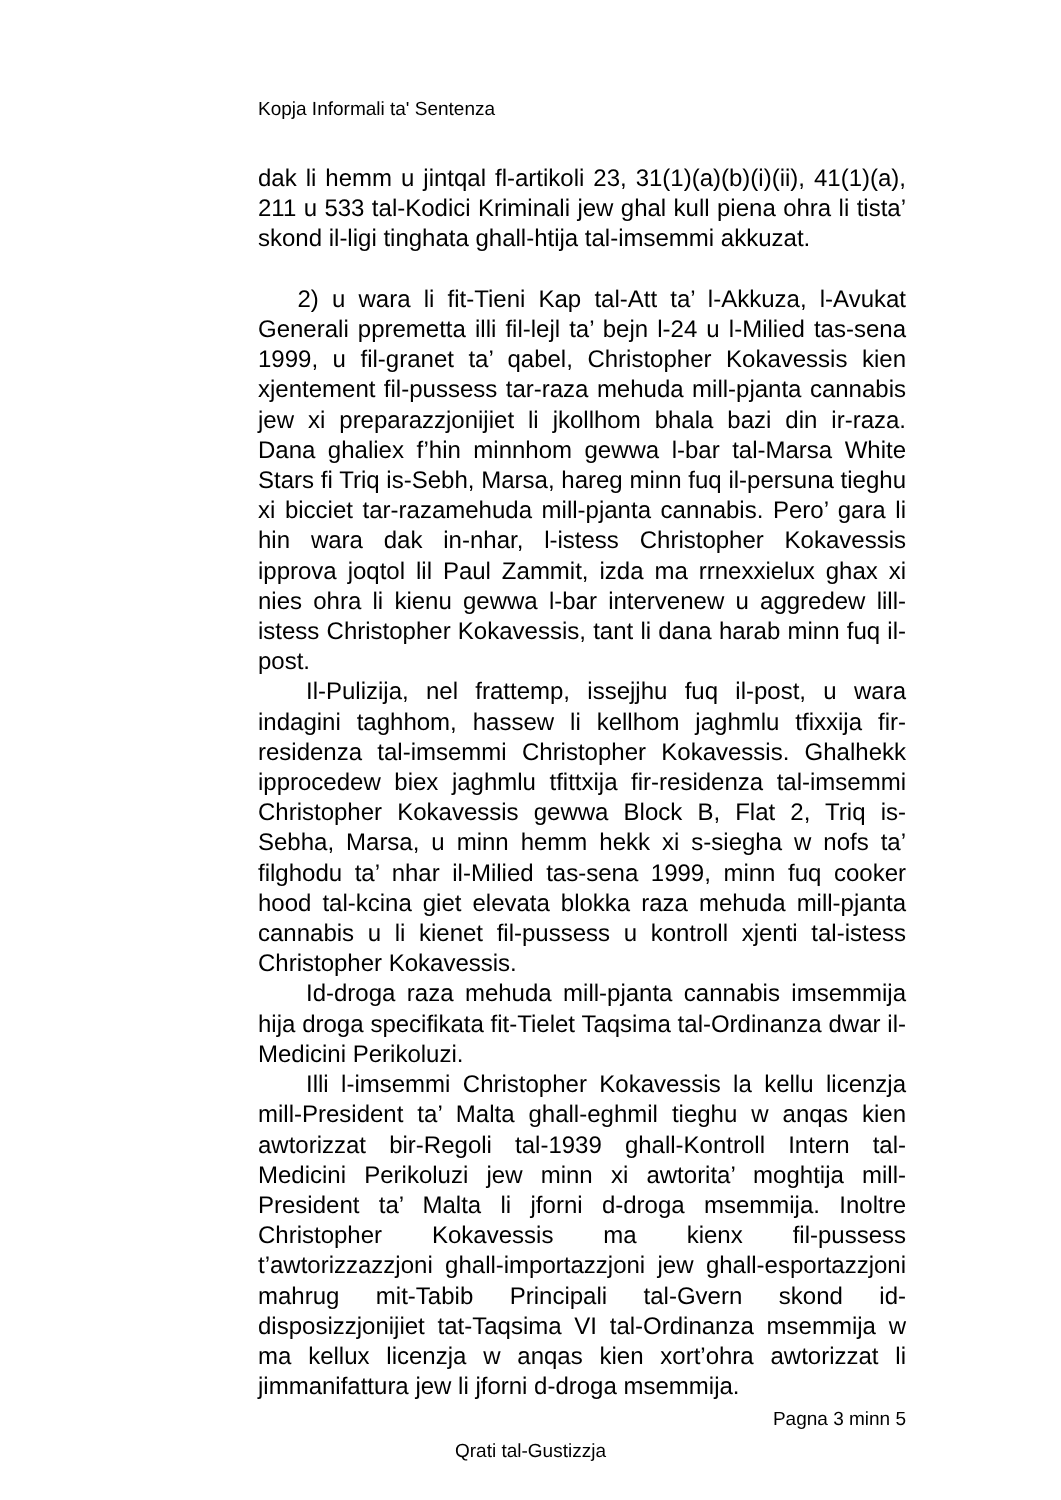Kopja Informali ta' Sentenza
dak li hemm u jintqal fl-artikoli 23, 31(1)(a)(b)(i)(ii), 41(1)(a), 211 u 533 tal-Kodici Kriminali jew ghal kull piena ohra li tista’ skond il-ligi tinghata ghall-htija tal-imsemmi akkuzat.
2) u wara li fit-Tieni Kap tal-Att ta’ l-Akkuza, l-Avukat Generali ppremetta illi fil-lejl ta’ bejn l-24 u l-Milied tas-sena 1999, u fil-granet ta’ qabel, Christopher Kokavessis kien xjentement fil-pussess tar-raza mehuda mill-pjanta cannabis jew xi preparazzjonijiet li jkollhom bhala bazi din ir-raza. Dana ghaliex f’hin minnhom gewwa l-bar tal-Marsa White Stars fi Triq is-Sebh, Marsa, hareg minn fuq il-persuna tieghu xi bicciet tar-razamehuda mill-pjanta cannabis. Pero’ gara li hin wara dak in-nhar, l-istess Christopher Kokavessis ipprova joqtol lil Paul Zammit, izda ma rrnexxielux ghax xi nies ohra li kienu gewwa l-bar intervenew u aggredew lill-istess Christopher Kokavessis, tant li dana harab minn fuq il-post.
Il-Pulizija, nel frattemp, issejjhu fuq il-post, u wara indagini taghhom, hassew li kellhom jaghmlu tfixxija fir-residenza tal-imsemmi Christopher Kokavessis. Ghalhekk ipprocedew biex jaghmlu tfittxija fir-residenza tal-imsemmi Christopher Kokavessis gewwa Block B, Flat 2, Triq is-Sebha, Marsa, u minn hemm hekk xi s-siegha w nofs ta’ filghodu ta’ nhar il-Milied tas-sena 1999, minn fuq cooker hood tal-kcina giet elevata blokka raza mehuda mill-pjanta cannabis u li kienet fil-pussess u kontroll xjenti tal-istess Christopher Kokavessis.
Id-droga raza mehuda mill-pjanta cannabis imsemmija hija droga specifikata fit-Tielet Taqsima tal-Ordinanza dwar il-Medicini Perikoluzi.
Illi l-imsemmi Christopher Kokavessis la kellu licenzja mill-President ta’ Malta ghall-eghmil tieghu w anqas kien awtorizzat bir-Regoli tal-1939 ghall-Kontroll Intern tal-Medicini Perikoluzi jew minn xi awtorita’ moghtija mill-President ta’ Malta li jforni d-droga msemmija. Inoltre Christopher Kokavessis ma kienx fil-pussess t’awtorizzazzjoni ghall-importazzjoni jew ghall-esportazzjoni mahrug mit-Tabib Principali tal-Gvern skond id-disposizzjonijiet tat-Taqsima VI tal-Ordinanza msemmija w ma kellux licenzja w anqas kien xort’ohra awtorizzat li jimmanifattura jew li jforni d-droga msemmija.
Pagna 3 minn 5
Qrati tal-Gustizzja